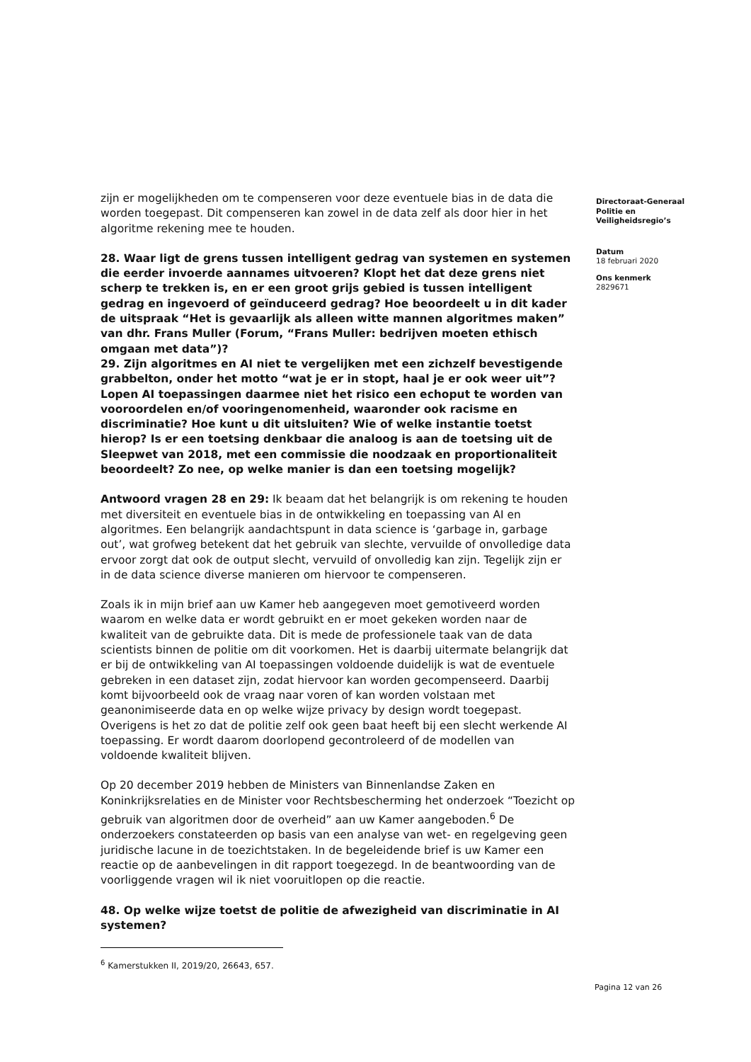zijn er mogelijkheden om te compenseren voor deze eventuele bias in de data die worden toegepast. Dit compenseren kan zowel in de data zelf als door hier in het algoritme rekening mee te houden.
28. Waar ligt de grens tussen intelligent gedrag van systemen en systemen die eerder invoerde aannames uitvoeren? Klopt het dat deze grens niet scherp te trekken is, en er een groot grijs gebied is tussen intelligent gedrag en ingevoerd of geïnduceerd gedrag? Hoe beoordeelt u in dit kader de uitspraak “Het is gevaarlijk als alleen witte mannen algoritmes maken” van dhr. Frans Muller (Forum, “Frans Muller: bedrijven moeten ethisch omgaan met data”)?
29. Zijn algoritmes en AI niet te vergelijken met een zichzelf bevestigende grabbelton, onder het motto “wat je er in stopt, haal je er ook weer uit”? Lopen AI toepassingen daarmee niet het risico een echoput te worden van vooroordelen en/of vooringenomenheid, waaronder ook racisme en discriminatie? Hoe kunt u dit uitsluiten? Wie of welke instantie toetst hierop? Is er een toetsing denkbaar die analoog is aan de toetsing uit de Sleepwet van 2018, met een commissie die noodzaak en proportionaliteit beoordeelt? Zo nee, op welke manier is dan een toetsing mogelijk?
Antwoord vragen 28 en 29: Ik beaam dat het belangrijk is om rekening te houden met diversiteit en eventuele bias in de ontwikkeling en toepassing van AI en algoritmes. Een belangrijk aandachtspunt in data science is ‘garbage in, garbage out’, wat grofweg betekent dat het gebruik van slechte, vervuilde of onvolledige data ervoor zorgt dat ook de output slecht, vervuild of onvolledig kan zijn. Tegelijk zijn er in de data science diverse manieren om hiervoor te compenseren.
Zoals ik in mijn brief aan uw Kamer heb aangegeven moet gemotiveerd worden waarom en welke data er wordt gebruikt en er moet gekeken worden naar de kwaliteit van de gebruikte data. Dit is mede de professionele taak van de data scientists binnen de politie om dit voorkomen. Het is daarbij uitermate belangrijk dat er bij de ontwikkeling van AI toepassingen voldoende duidelijk is wat de eventuele gebreken in een dataset zijn, zodat hiervoor kan worden gecompenseerd. Daarbij komt bijvoorbeeld ook de vraag naar voren of kan worden volstaan met geanonimiseerde data en op welke wijze privacy by design wordt toegepast. Overigens is het zo dat de politie zelf ook geen baat heeft bij een slecht werkende AI toepassing. Er wordt daarom doorlopend gecontroleerd of de modellen van voldoende kwaliteit blijven.
Op 20 december 2019 hebben de Ministers van Binnenlandse Zaken en Koninkrijksrelaties en de Minister voor Rechtsbescherming het onderzoek “Toezicht op gebruik van algoritmen door de overheid” aan uw Kamer aangeboden.<sup>6</sup> De onderzoekers constateerden op basis van een analyse van wet- en regelgeving geen juridische lacune in de toezichtstaken. In de begeleidende brief is uw Kamer een reactie op de aanbevelingen in dit rapport toegezegd. In de beantwoording van de voorliggende vragen wil ik niet vooruitlopen op die reactie.
48. Op welke wijze toetst de politie de afwezigheid van discriminatie in AI systemen?
<sup>6</sup> Kamerstukken II, 2019/20, 26643, 657.
Directoraat-Generaal Politie en Veiligheidsregio’s
Datum
18 februari 2020
Ons kenmerk
2829671
Pagina 12 van 26